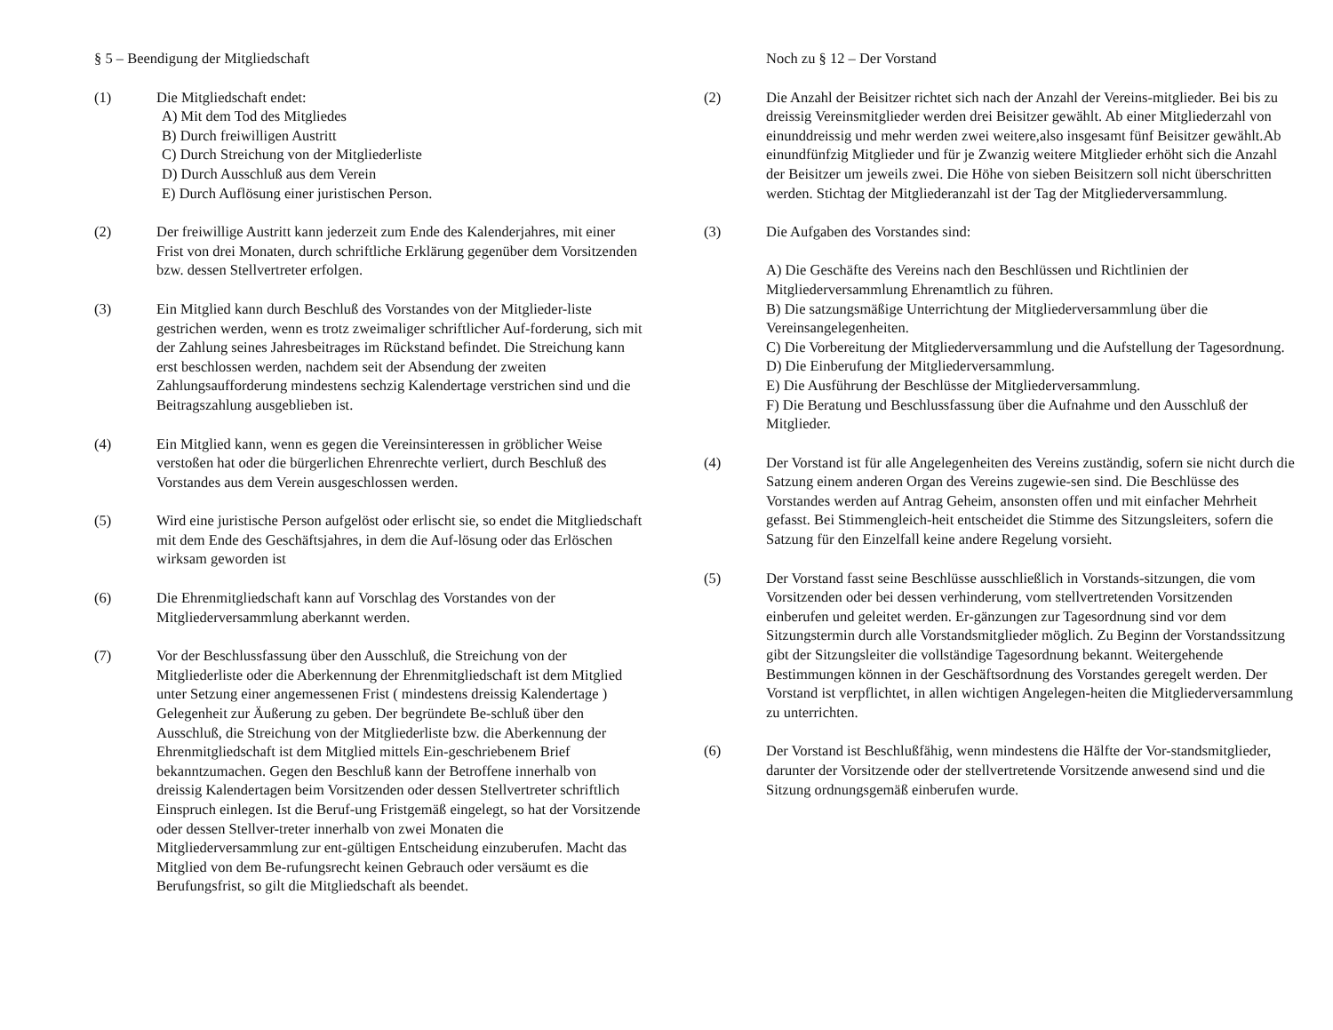§ 5 – Beendigung der Mitgliedschaft
(1) Die Mitgliedschaft endet:
A) Mit dem Tod des Mitgliedes
B) Durch freiwilligen Austritt
C) Durch Streichung von der Mitgliederliste
D) Durch Ausschluß aus dem Verein
E) Durch Auflösung einer juristischen Person.
(2) Der freiwillige Austritt kann jederzeit zum Ende des Kalenderjahres, mit einer Frist von drei Monaten, durch schriftliche Erklärung gegenüber dem Vorsitzenden bzw. dessen Stellvertreter erfolgen.
(3) Ein Mitglied kann durch Beschluß des Vorstandes von der Mitglieder-liste gestrichen werden, wenn es trotz zweimaliger schriftlicher Auf-forderung, sich mit der Zahlung seines Jahresbeitrages im Rückstand befindet. Die Streichung kann erst beschlossen werden, nachdem seit der Absendung der zweiten Zahlungsaufforderung mindestens sechzig Kalendertage verstrichen sind und die Beitragszahlung ausgeblieben ist.
(4) Ein Mitglied kann, wenn es gegen die Vereinsinteressen in gröblicher Weise verstoßen hat oder die bürgerlichen Ehrenrechte verliert, durch Beschluß des Vorstandes aus dem Verein ausgeschlossen werden.
(5) Wird eine juristische Person aufgelöst oder erlischt sie, so endet die Mitgliedschaft mit dem Ende des Geschäftsjahres, in dem die Auf-lösung oder das Erlöschen wirksam geworden ist
(6) Die Ehrenmitgliedschaft kann auf Vorschlag des Vorstandes von der Mitgliederversammlung aberkannt werden.
(7) Vor der Beschlussfassung über den Ausschluß, die Streichung von der Mitgliederliste oder die Aberkennung der Ehrenmitgliedschaft ist dem Mitglied unter Setzung einer angemessenen Frist ( mindestens dreissig Kalendertage ) Gelegenheit zur Äußerung zu geben. Der begründete Be-schluß über den Ausschluß, die Streichung von der Mitgliederliste bzw. die Aberkennung der Ehrenmitgliedschaft ist dem Mitglied mittels Ein-geschriebenem Brief bekanntzumachen. Gegen den Beschluß kann der Betroffene innerhalb von dreissig Kalendertagen beim Vorsitzenden oder dessen Stellvertreter schriftlich Einspruch einlegen. Ist die Beruf-ung Fristgemäß eingelegt, so hat der Vorsitzende oder dessen Stellver-treter innerhalb von zwei Monaten die Mitgliederversammlung zur ent-gültigen Entscheidung einzuberufen. Macht das Mitglied von dem Be-rufungsrecht keinen Gebrauch oder versäumt es die Berufungsfrist, so gilt die Mitgliedschaft als beendet.
Noch zu § 12 – Der Vorstand
(2) Die Anzahl der Beisitzer richtet sich nach der Anzahl der Vereins-mitglieder. Bei bis zu dreissig Vereinsmitglieder werden drei Beisitzer gewählt. Ab einer Mitgliederzahl von einunddreissig und mehr werden zwei weitere,also insgesamt fünf Beisitzer gewählt.Ab einundfünfzig Mitglieder und für je Zwanzig weitere Mitglieder erhöht sich die Anzahl der Beisitzer um jeweils zwei. Die Höhe von sieben Beisitzern soll nicht überschritten werden. Stichtag der Mitgliederanzahl ist der Tag der Mitgliederversammlung.
(3) Die Aufgaben des Vorstandes sind:
A) Die Geschäfte des Vereins nach den Beschlüssen und Richtlinien der Mitgliederversammlung Ehrenamtlich zu führen.
B) Die satzungsmäßige Unterrichtung der Mitgliederversammlung über die Vereinsangelegenheiten.
C) Die Vorbereitung der Mitgliederversammlung und die Aufstellung der Tagesordnung.
D) Die Einberufung der Mitgliederversammlung.
E) Die Ausführung der Beschlüsse der Mitgliederversammlung.
F) Die Beratung und Beschlussfassung über die Aufnahme und den Ausschluß der Mitglieder.
(4) Der Vorstand ist für alle Angelegenheiten des Vereins zuständig, sofern sie nicht durch die Satzung einem anderen Organ des Vereins zugewie-sen sind. Die Beschlüsse des Vorstandes werden auf Antrag Geheim, ansonsten offen und mit einfacher Mehrheit gefasst. Bei Stimmengleich-heit entscheidet die Stimme des Sitzungsleiters, sofern die Satzung für den Einzelfall keine andere Regelung vorsieht.
(5) Der Vorstand fasst seine Beschlüsse ausschließlich in Vorstands-sitzungen, die vom Vorsitzenden oder bei dessen verhinderung, vom stellvertretenden Vorsitzenden einberufen und geleitet werden. Er-gänzungen zur Tagesordnung sind vor dem Sitzungstermin durch alle Vorstandsmitglieder möglich. Zu Beginn der Vorstandssitzung gibt der Sitzungsleiter die vollständige Tagesordnung bekannt. Weitergehende Bestimmungen können in der Geschäftsordnung des Vorstandes geregelt werden. Der Vorstand ist verpflichtet, in allen wichtigen Angelegen-heiten die Mitgliederversammlung zu unterrichten.
(6) Der Vorstand ist Beschlußfähig, wenn mindestens die Hälfte der Vor-standsmitglieder, darunter der Vorsitzende oder der stellvertretende Vorsitzende anwesend sind und die Sitzung ordnungsgemäß einberufen wurde.